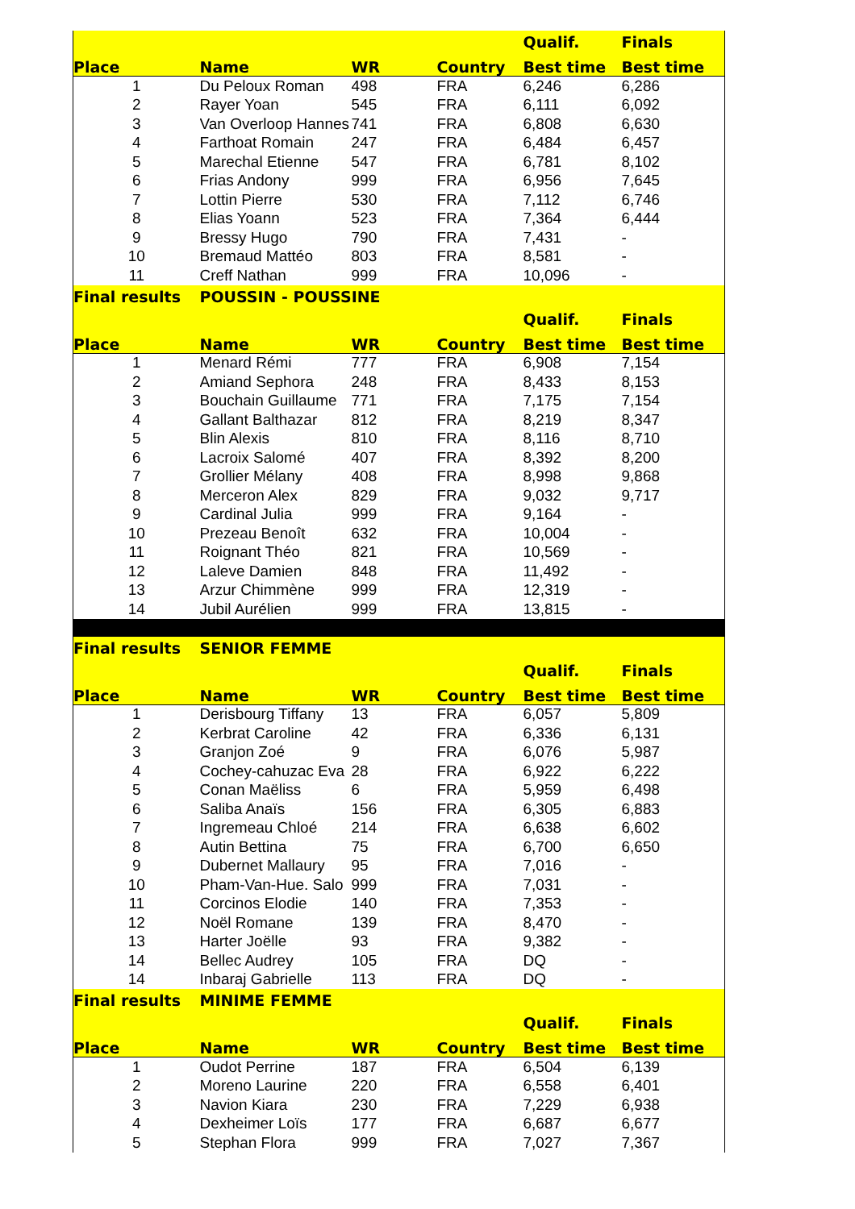| | | | | Qualif. | Finals |
| --- | --- | --- | --- | --- | --- |
| Place | Name | WR | Country | Best time | Best time |
| 1 | Du Peloux Roman | 498 | FRA | 6,246 | 6,286 |
| 2 | Rayer Yoan | 545 | FRA | 6,111 | 6,092 |
| 3 | Van Overloop Hannes | 741 | FRA | 6,808 | 6,630 |
| 4 | Farthoat Romain | 247 | FRA | 6,484 | 6,457 |
| 5 | Marechal Etienne | 547 | FRA | 6,781 | 8,102 |
| 6 | Frias Andony | 999 | FRA | 6,956 | 7,645 |
| 7 | Lottin Pierre | 530 | FRA | 7,112 | 6,746 |
| 8 | Elias Yoann | 523 | FRA | 7,364 | 6,444 |
| 9 | Bressy Hugo | 790 | FRA | 7,431 | - |
| 10 | Bremaud Mattéo | 803 | FRA | 8,581 | - |
| 11 | Creff Nathan | 999 | FRA | 10,096 | - |
| Final results | POUSSIN - POUSSINE | | | | |
| | | | | Qualif. | Finals |
| Place | Name | WR | Country | Best time | Best time |
| 1 | Menard Rémi | 777 | FRA | 6,908 | 7,154 |
| 2 | Amiand Sephora | 248 | FRA | 8,433 | 8,153 |
| 3 | Bouchain Guillaume | 771 | FRA | 7,175 | 7,154 |
| 4 | Gallant Balthazar | 812 | FRA | 8,219 | 8,347 |
| 5 | Blin Alexis | 810 | FRA | 8,116 | 8,710 |
| 6 | Lacroix Salomé | 407 | FRA | 8,392 | 8,200 |
| 7 | Grollier Mélany | 408 | FRA | 8,998 | 9,868 |
| 8 | Merceron Alex | 829 | FRA | 9,032 | 9,717 |
| 9 | Cardinal Julia | 999 | FRA | 9,164 | - |
| 10 | Prezeau Benoît | 632 | FRA | 10,004 | - |
| 11 | Roignant Théo | 821 | FRA | 10,569 | - |
| 12 | Laleve Damien | 848 | FRA | 11,492 | - |
| 13 | Arzur Chimmène | 999 | FRA | 12,319 | - |
| 14 | Jubil Aurélien | 999 | FRA | 13,815 | - |
| Final results | SENIOR FEMME | | | | |
| | | | | Qualif. | Finals |
| Place | Name | WR | Country | Best time | Best time |
| 1 | Derisbourg Tiffany | 13 | FRA | 6,057 | 5,809 |
| 2 | Kerbrat Caroline | 42 | FRA | 6,336 | 6,131 |
| 3 | Granjon Zoé | 9 | FRA | 6,076 | 5,987 |
| 4 | Cochey-cahuzac Eva | 28 | FRA | 6,922 | 6,222 |
| 5 | Conan Maëliss | 6 | FRA | 5,959 | 6,498 |
| 6 | Saliba Anaïs | 156 | FRA | 6,305 | 6,883 |
| 7 | Ingremeau Chloé | 214 | FRA | 6,638 | 6,602 |
| 8 | Autin Bettina | 75 | FRA | 6,700 | 6,650 |
| 9 | Dubernet Mallaury | 95 | FRA | 7,016 | - |
| 10 | Pham-Van-Hue. Salo | 999 | FRA | 7,031 | - |
| 11 | Corcinos Elodie | 140 | FRA | 7,353 | - |
| 12 | Noël Romane | 139 | FRA | 8,470 | - |
| 13 | Harter Joëlle | 93 | FRA | 9,382 | - |
| 14 | Bellec Audrey | 105 | FRA | DQ | - |
| 14 | Inbaraj Gabrielle | 113 | FRA | DQ | - |
| Final results | MINIME FEMME | | | | |
| | | | | Qualif. | Finals |
| Place | Name | WR | Country | Best time | Best time |
| 1 | Oudot Perrine | 187 | FRA | 6,504 | 6,139 |
| 2 | Moreno Laurine | 220 | FRA | 6,558 | 6,401 |
| 3 | Navion Kiara | 230 | FRA | 7,229 | 6,938 |
| 4 | Dexheimer Loïs | 177 | FRA | 6,687 | 6,677 |
| 5 | Stephan Flora | 999 | FRA | 7,027 | 7,367 |